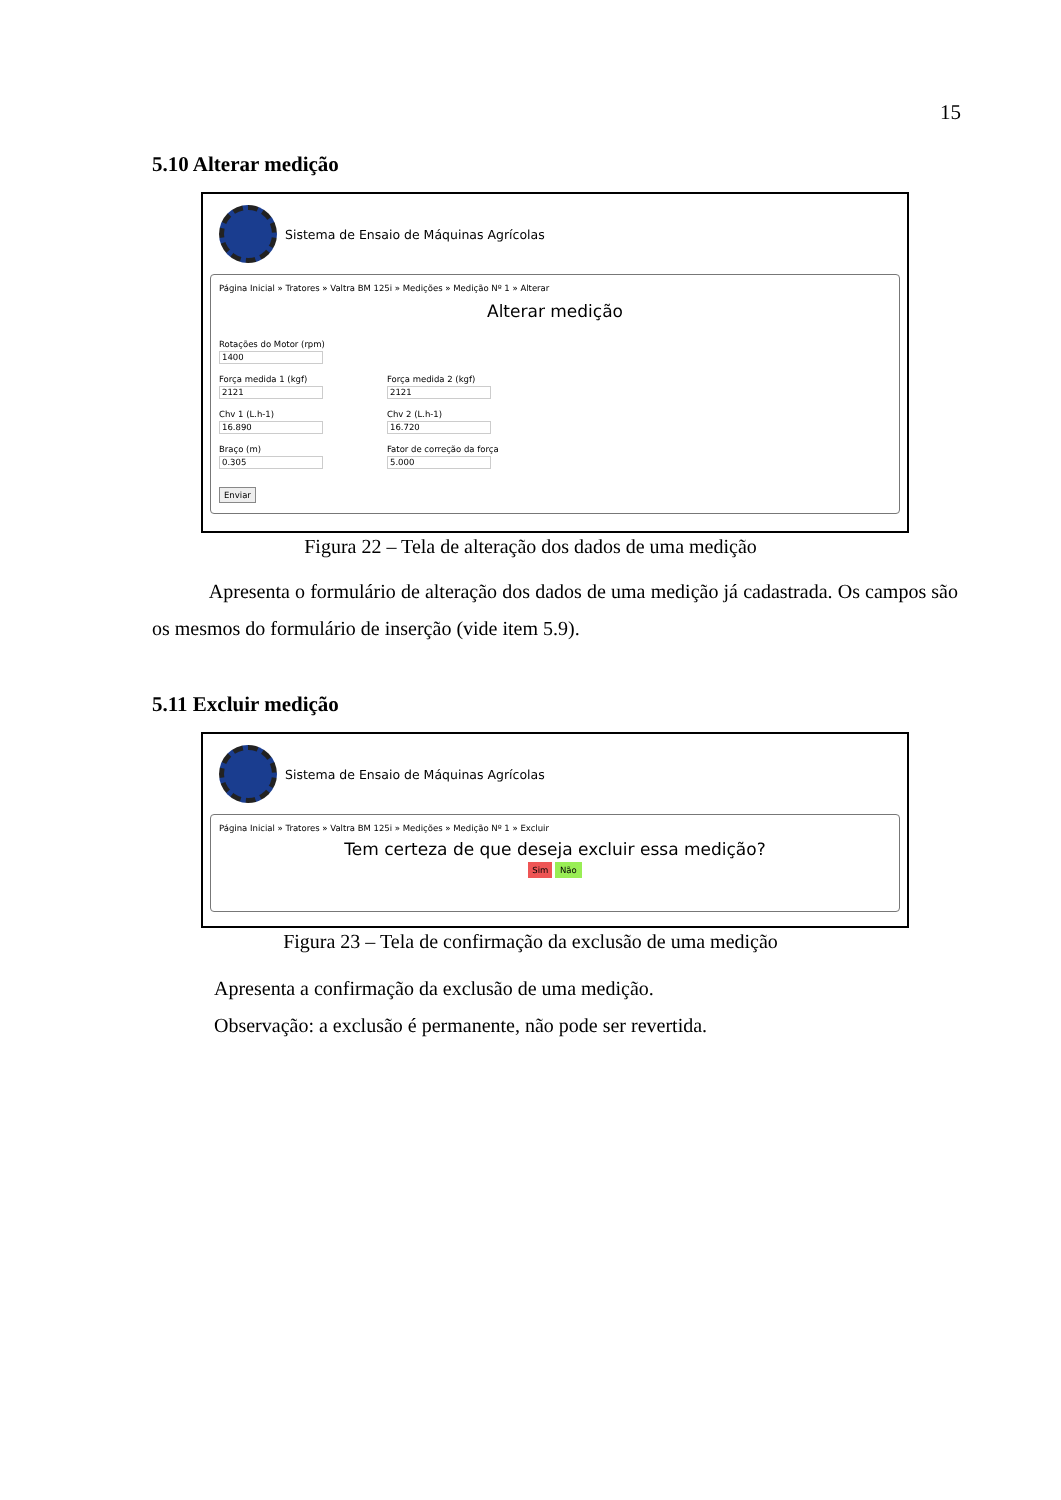15
5.10 Alterar medição
Sistema de Ensaio de Máquinas Agrícolas
Página Inicial » Tratores » Valtra BM 125i » Medições » Medição Nº 1 » Alterar
Alterar medição
Rotações do Motor (rpm)
1400
Força medida 1 (kgf)
2121
Força medida 2 (kgf)
2121
Chv 1 (L.h-1)
16.890
Chv 2 (L.h-1)
16.720
Braço (m)
0.305
Fator de correção da força
5.000
Enviar
Figura 22 – Tela de alteração dos dados de uma medição
Apresenta o formulário de alteração dos dados de uma medição já cadastrada. Os campos são os mesmos do formulário de inserção (vide item 5.9).
5.11 Excluir medição
Sistema de Ensaio de Máquinas Agrícolas
Página Inicial » Tratores » Valtra BM 125i » Medições » Medição Nº 1 » Excluir
Tem certeza de que deseja excluir essa medição?
Sim Não
Figura 23 – Tela de confirmação da exclusão de uma medição
Apresenta a confirmação da exclusão de uma medição.
Observação: a exclusão é permanente, não pode ser revertida.